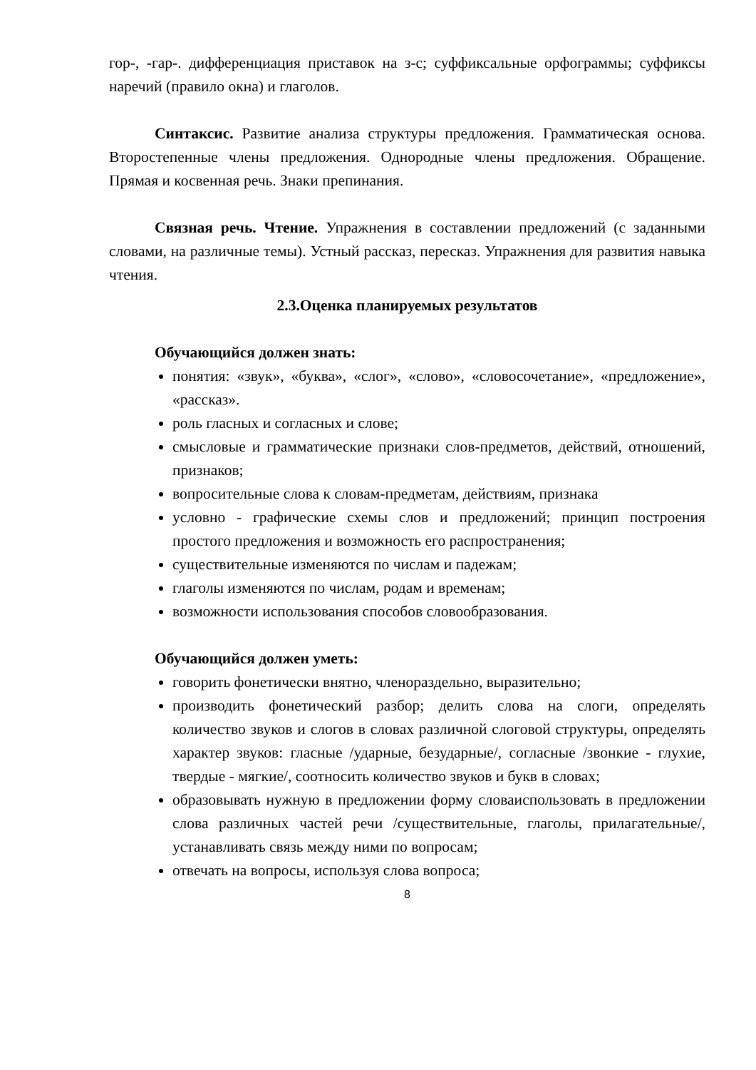гор-, -гар-. дифференциация приставок на з-с; суффиксальные орфограммы; суффиксы наречий (правило окна) и глаголов.
Синтаксис. Развитие анализа структуры предложения. Грамматическая основа. Второстепенные члены предложения. Однородные члены предложения. Обращение. Прямая и косвенная речь. Знаки препинания.
Связная речь. Чтение. Упражнения в составлении предложений (с заданными словами, на различные темы). Устный рассказ, пересказ. Упражнения для развития навыка чтения.
2.3.Оценка планируемых результатов
Обучающийся должен знать:
понятия: «звук», «буква», «слог», «слово», «словосочетание», «предложение», «рассказ».
роль гласных и согласных и слове;
смысловые и грамматические признаки слов-предметов, действий, отношений, признаков;
вопросительные слова к словам-предметам, действиям, признака
условно - графические схемы слов и предложений; принцип построения простого предложения и возможность его распространения;
существительные изменяются по числам и падежам;
глаголы изменяются по числам, родам и временам;
возможности использования способов словообразования.
Обучающийся должен уметь:
говорить фонетически внятно, членораздельно, выразительно;
производить фонетический разбор; делить слова на слоги, определять количество звуков и слогов в словах различной слоговой структуры, определять характер звуков: гласные /ударные, безударные/, согласные /звонкие - глухие, твердые - мягкие/, соотносить количество звуков и букв в словах;
образовывать нужную в предложении форму словаиспользовать в предложении слова различных частей речи /существительные, глаголы, прилагательные/, устанавливать связь между ними по вопросам;
отвечать на вопросы, используя слова вопроса;
8